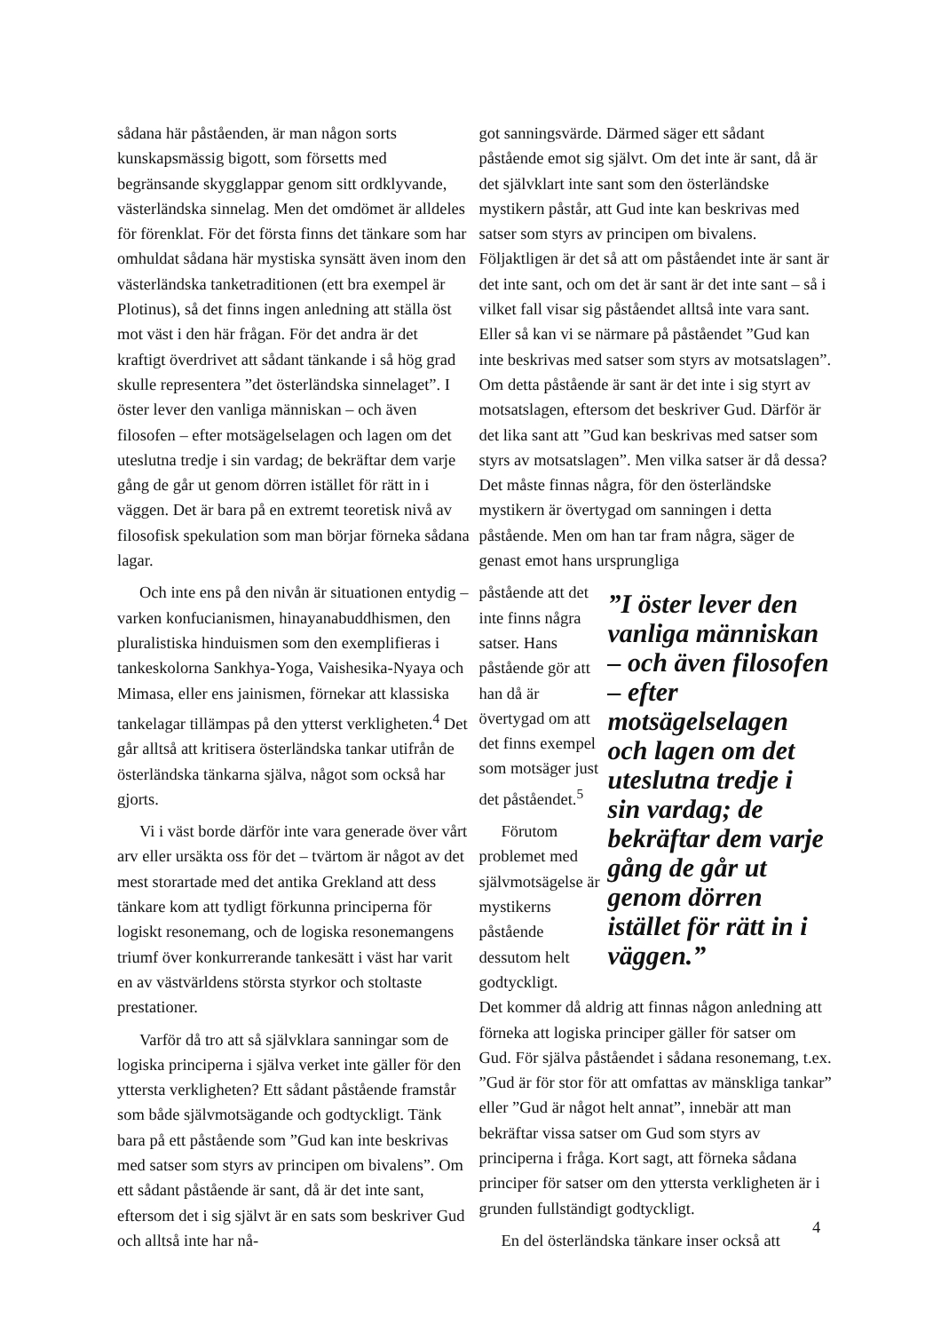sådana här påståenden, är man någon sorts kunskapsmässig bigott, som försetts med begränsande skygglappar genom sitt ordklyvande, västerländska sinnelag. Men det omdömet är alldeles för förenklat. För det första finns det tänkare som har omhuldat sådana här mystiska synsätt även inom den västerländska tanketraditionen (ett bra exempel är Plotinus), så det finns ingen anledning att ställa öst mot väst i den här frågan. För det andra är det kraftigt överdrivet att sådant tänkande i så hög grad skulle representera ”det österländska sinnelaget”. I öster lever den vanliga människan – och även filosofen – efter motsägelselagen och lagen om det uteslutna tredje i sin vardag; de bekräftar dem varje gång de går ut genom dörren istället för rätt in i väggen. Det är bara på en extremt teoretisk nivå av filosofisk spekulation som man börjar förneka sådana lagar.
Och inte ens på den nivån är situationen entydig – varken konfucianismen, hinayanabuddhismen, den pluralistiska hinduismen som den exemplifieras i tankeskolorna Sankhya-Yoga, Vaishesika-Nyaya och Mimasa, eller ens jainismen, förnekar att klassiska tankelagar tillämpas på den ytterst verkligheten.<sup>4</sup> Det går alltså att kritisera österländska tankar utifrån de österländska tänkarna själva, något som också har gjorts.
Vi i väst borde därför inte vara generade över vårt arv eller ursäkta oss för det – tvärtom är något av det mest storartade med det antika Grekland att dess tänkare kom att tydligt förkunna principerna för logiskt resonemang, och de logiska resonemangens triumf över konkurrerande tankesätt i väst har varit en av västvärldens största styrkor och stoltaste prestationer.
Varför då tro att så självklara sanningar som de logiska principerna i själva verket inte gäller för den yttersta verkligheten? Ett sådant påstående framstår som både självmotsägande och godtyckligt. Tänk bara på ett påstående som ”Gud kan inte beskrivas med satser som styrs av principen om bivalens”. Om ett sådant påstående är sant, då är det inte sant, eftersom det i sig självt är en sats som beskriver Gud och alltså inte har nå-
got sanningsvärde. Därmed säger ett sådant påstående emot sig självt. Om det inte är sant, då är det självklart inte sant som den österländske mystikern påstår, att Gud inte kan beskrivas med satser som styrs av principen om bivalens. Följaktligen är det så att om påståendet inte är sant är det inte sant, och om det är sant är det inte sant – så i vilket fall visar sig påståendet alltså inte vara sant. Eller så kan vi se närmare på påståendet ”Gud kan inte beskrivas med satser som styrs av motsatslagen”. Om detta påstående är sant är det inte i sig styrt av motsatslagen, eftersom det beskriver Gud. Därför är det lika sant att ”Gud kan beskrivas med satser som styrs av motsatslagen”. Men vilka satser är då dessa? Det måste finnas några, för den österländske mystikern är övertygad om sanningen i detta påstående. Men om han tar fram några, säger de genast emot hans ursprungliga
påstående att det inte finns några satser. Hans påstående gör att han då är övertygad om att det finns exempel som motsäger just det påståendet.<sup>5</sup>
Förutom problemet med självmotsägelse är mystikerns påstående dessutom helt godtyckligt.
”I öster lever den vanliga människan – och även filosofen – efter motsägelselagen och lagen om det uteslutna tredje i sin vardag; de bekräftar dem varje gång de går ut genom dörren istället för rätt in i väggen.”
Det kommer då aldrig att finnas någon anledning att förneka att logiska principer gäller för satser om Gud. För själva påståendet i sådana resonemang, t.ex. ”Gud är för stor för att omfattas av mänskliga tankar” eller ”Gud är något helt annat”, innebär att man bekräftar vissa satser om Gud som styrs av principerna i fråga. Kort sagt, att förneka sådana principer för satser om den yttersta verkligheten är i grunden fullständigt godtyckligt.
En del österländska tänkare inser också att
4